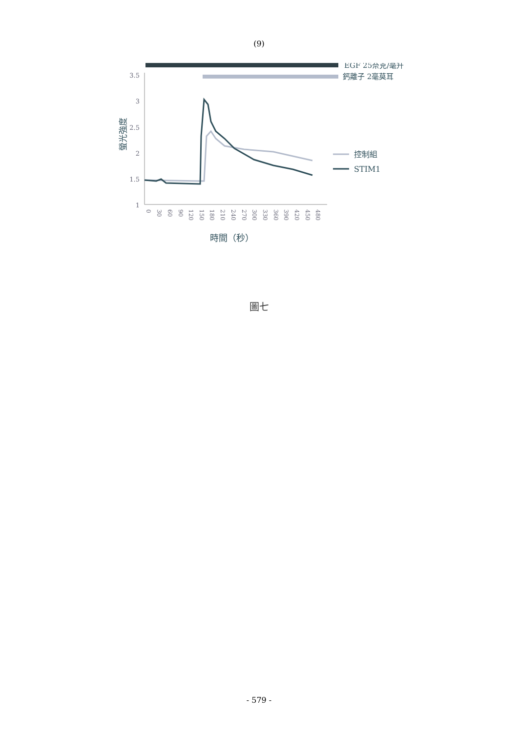(9)
EGF 25奈克/毫升
鈣離子 2毫莫耳
3.5
3
2.5
2
1.5
1
螢光強度
0
30
60
90
120
150
180
210
240
270
300
330
360
390
420
450
480
時間（秒）
控制組
STIM1
圖七
- 579 -